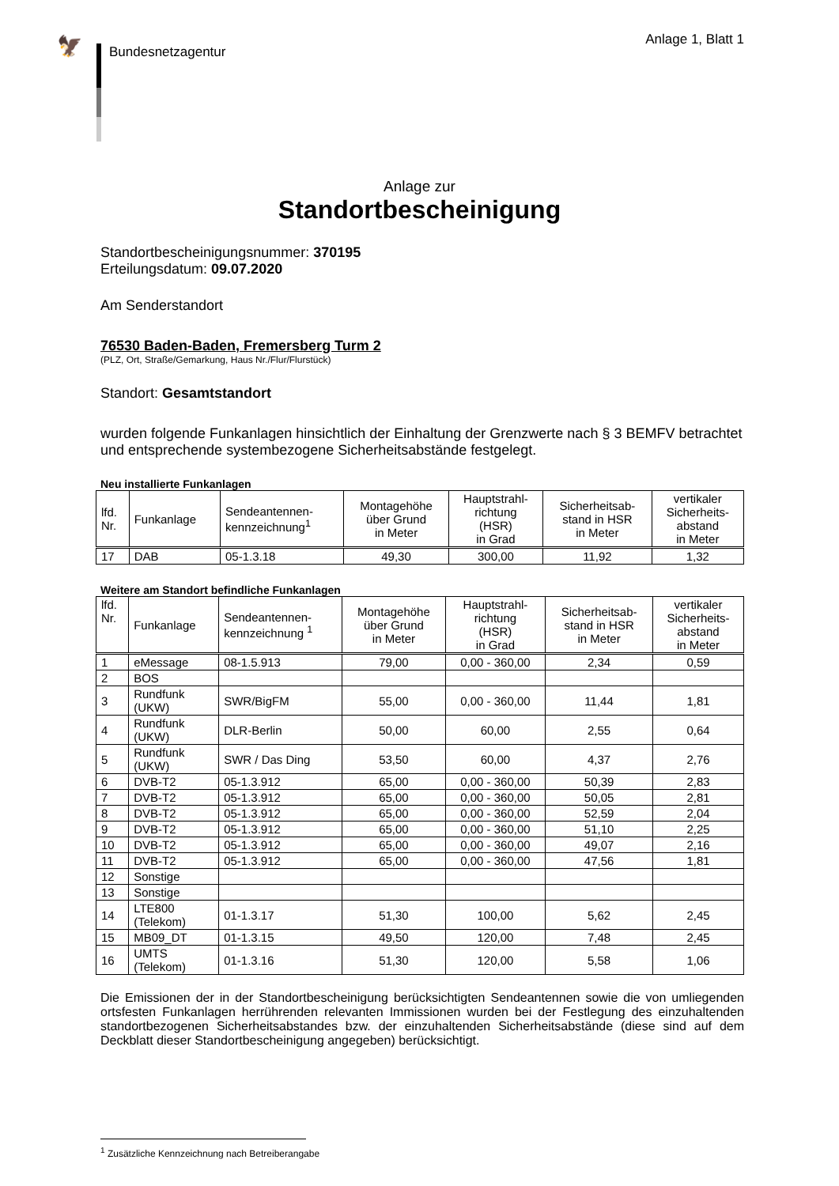🦅
Bundesnetzagentur
Anlage 1, Blatt 1
Anlage zur
Standortbescheinigung
Standortbescheinigungsnummer: 370195
Erteilungsdatum: 09.07.2020
Am Senderstandort
76530 Baden-Baden, Fremersberg Turm 2
(PLZ, Ort, Straße/Gemarkung, Haus Nr./Flur/Flurstück)
Standort: Gesamtstandort
wurden folgende Funkanlagen hinsichtlich der Einhaltung der Grenzwerte nach § 3 BEMFV betrachtet und entsprechende systembezogene Sicherheitsabstände festgelegt.
Neu installierte Funkanlagen
| lfd. Nr. | Funkanlage | Sendeantennen- kennzeichnung<sup>1</sup> | Montagehöhe über Grund in Meter | Hauptstrahl- richtung (HSR) in Grad | Sicherheitsab- stand in HSR in Meter | vertikaler Sicherheits- abstand in Meter |
| --- | --- | --- | --- | --- | --- | --- |
| 17 | DAB | 05-1.3.18 | 49,30 | 300,00 | 11,92 | 1,32 |
Weitere am Standort befindliche Funkanlagen
| lfd. Nr. | Funkanlage | Sendeantennen- kennzeichnung <sup>1</sup> | Montagehöhe über Grund in Meter | Hauptstrahl- richtung (HSR) in Grad | Sicherheitsab- stand in HSR in Meter | vertikaler Sicherheits- abstand in Meter |
| --- | --- | --- | --- | --- | --- | --- |
| 1 | eMessage | 08-1.5.913 | 79,00 | 0,00 - 360,00 | 2,34 | 0,59 |
| 2 | BOS | | | | | |
| 3 | Rundfunk (UKW) | SWR/BigFM | 55,00 | 0,00 - 360,00 | 11,44 | 1,81 |
| 4 | Rundfunk (UKW) | DLR-Berlin | 50,00 | 60,00 | 2,55 | 0,64 |
| 5 | Rundfunk (UKW) | SWR / Das Ding | 53,50 | 60,00 | 4,37 | 2,76 |
| 6 | DVB-T2 | 05-1.3.912 | 65,00 | 0,00 - 360,00 | 50,39 | 2,83 |
| 7 | DVB-T2 | 05-1.3.912 | 65,00 | 0,00 - 360,00 | 50,05 | 2,81 |
| 8 | DVB-T2 | 05-1.3.912 | 65,00 | 0,00 - 360,00 | 52,59 | 2,04 |
| 9 | DVB-T2 | 05-1.3.912 | 65,00 | 0,00 - 360,00 | 51,10 | 2,25 |
| 10 | DVB-T2 | 05-1.3.912 | 65,00 | 0,00 - 360,00 | 49,07 | 2,16 |
| 11 | DVB-T2 | 05-1.3.912 | 65,00 | 0,00 - 360,00 | 47,56 | 1,81 |
| 12 | Sonstige | | | | | |
| 13 | Sonstige | | | | | |
| 14 | LTE800 (Telekom) | 01-1.3.17 | 51,30 | 100,00 | 5,62 | 2,45 |
| 15 | MB09_DT | 01-1.3.15 | 49,50 | 120,00 | 7,48 | 2,45 |
| 16 | UMTS (Telekom) | 01-1.3.16 | 51,30 | 120,00 | 5,58 | 1,06 |
Die Emissionen der in der Standortbescheinigung berücksichtigten Sendeantennen sowie die von umliegenden ortsfesten Funkanlagen herrührenden relevanten Immissionen wurden bei der Festlegung des einzuhaltenden standortbezogenen Sicherheitsabstandes bzw. der einzuhaltenden Sicherheitsabstände (diese sind auf dem Deckblatt dieser Standortbescheinigung angegeben) berücksichtigt.
<sup>1</sup> Zusätzliche Kennzeichnung nach Betreiberangabe